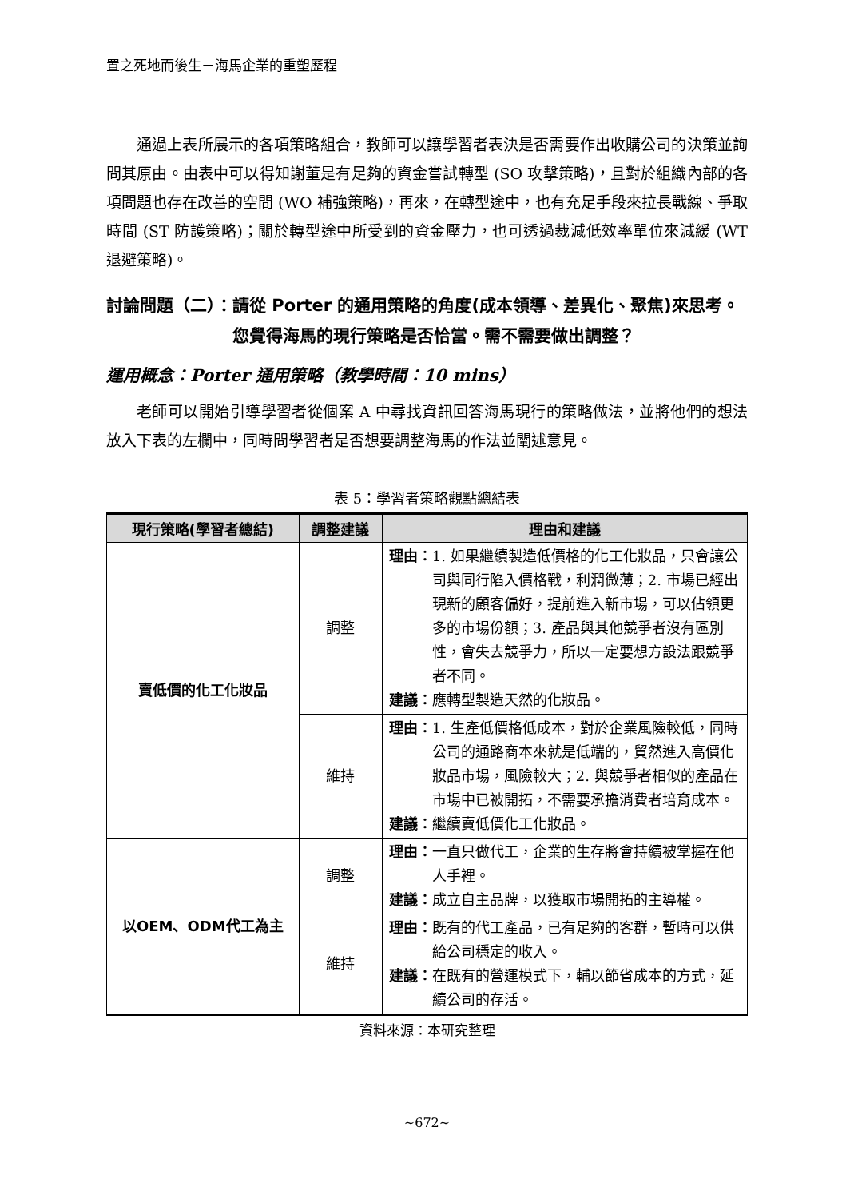置之死地而後生－海馬企業的重塑歷程
通過上表所展示的各項策略組合，教師可以讓學習者表決是否需要作出收購公司的決策並詢問其原由。由表中可以得知謝董是有足夠的資金嘗試轉型 (SO 攻擊策略)，且對於組織內部的各項問題也存在改善的空間 (WO 補強策略)，再來，在轉型途中，也有充足手段來拉長戰線、爭取時間 (ST 防護策略)；關於轉型途中所受到的資金壓力，也可透過裁減低效率單位來減緩 (WT 退避策略)。
討論問題（二）： 請從 Porter 的通用策略的角度(成本領導、差異化、聚焦)來思考。您覺得海馬的現行策略是否恰當。需不需要做出調整？
運用概念：Porter 通用策略（教學時間：10 mins）
老師可以開始引導學習者從個案 A 中尋找資訊回答海馬現行的策略做法，並將他們的想法放入下表的左欄中，同時問學習者是否想要調整海馬的作法並闡述意見。
表 5：學習者策略觀點總結表
| 現行策略(學習者總結) | 調整建議 | 理由和建議 |
| --- | --- | --- |
| 賣低價的化工化妝品 | 調整 | 理由： 1. 如果繼續製造低價格的化工化妝品，只會讓公司與同行陷入價格戰，利潤微薄；2. 市場已經出現新的顧客偏好，提前進入新市場，可以佔領更多的市場份額；3. 產品與其他競爭者沒有區別性，會失去競爭力，所以一定要想方設法跟競爭者不同。 建議： 應轉型製造天然的化妝品。 |
| | 維持 | 理由： 1. 生產低價格低成本，對於企業風險較低，同時公司的通路商本來就是低端的，貿然進入高價化妝品市場，風險較大；2. 與競爭者相似的產品在市場中已被開拓，不需要承擔消費者培育成本。 建議： 繼續賣低價化工化妝品。 |
| 以OEM、ODM代工為主 | 調整 | 理由： 一直只做代工，企業的生存將會持續被掌握在他人手裡。 建議： 成立自主品牌，以獲取市場開拓的主導權。 |
| | 維持 | 理由： 既有的代工產品，已有足夠的客群，暫時可以供給公司穩定的收入。 建議： 在既有的營運模式下，輔以節省成本的方式，延續公司的存活。 |
資料來源：本研究整理
~672~